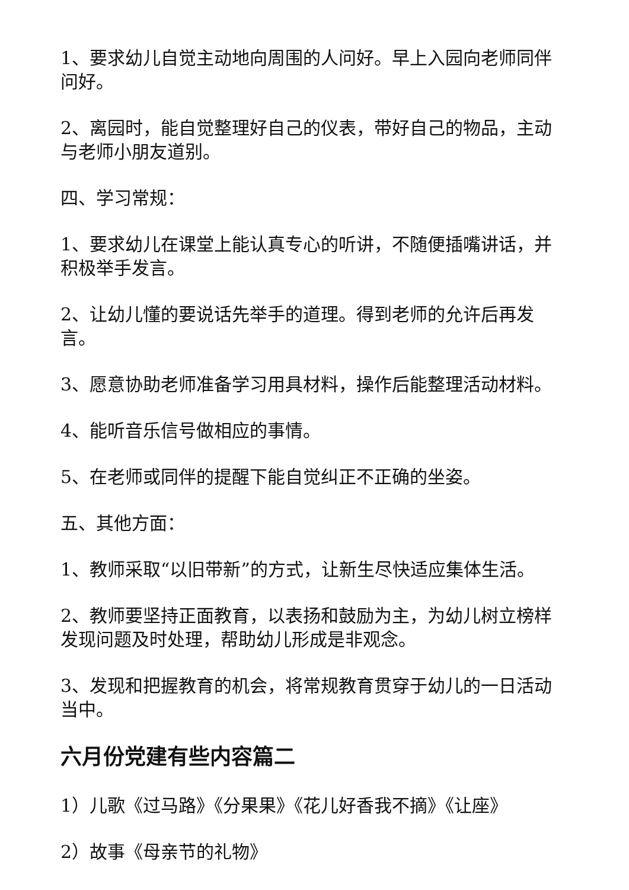1、要求幼儿自觉主动地向周围的人问好。早上入园向老师同伴问好。
2、离园时，能自觉整理好自己的仪表，带好自己的物品，主动与老师小朋友道别。
四、学习常规：
1、要求幼儿在课堂上能认真专心的听讲，不随便插嘴讲话，并积极举手发言。
2、让幼儿懂的要说话先举手的道理。得到老师的允许后再发言。
3、愿意协助老师准备学习用具材料，操作后能整理活动材料。
4、能听音乐信号做相应的事情。
5、在老师或同伴的提醒下能自觉纠正不正确的坐姿。
五、其他方面：
1、教师采取“以旧带新”的方式，让新生尽快适应集体生活。
2、教师要坚持正面教育，以表扬和鼓励为主，为幼儿树立榜样发现问题及时处理，帮助幼儿形成是非观念。
3、发现和把握教育的机会，将常规教育贯穿于幼儿的一日活动当中。
六月份党建有些内容篇二
1）儿歌《过马路》《分果果》《花儿好香我不摘》《让座》
2）故事《母亲节的礼物》